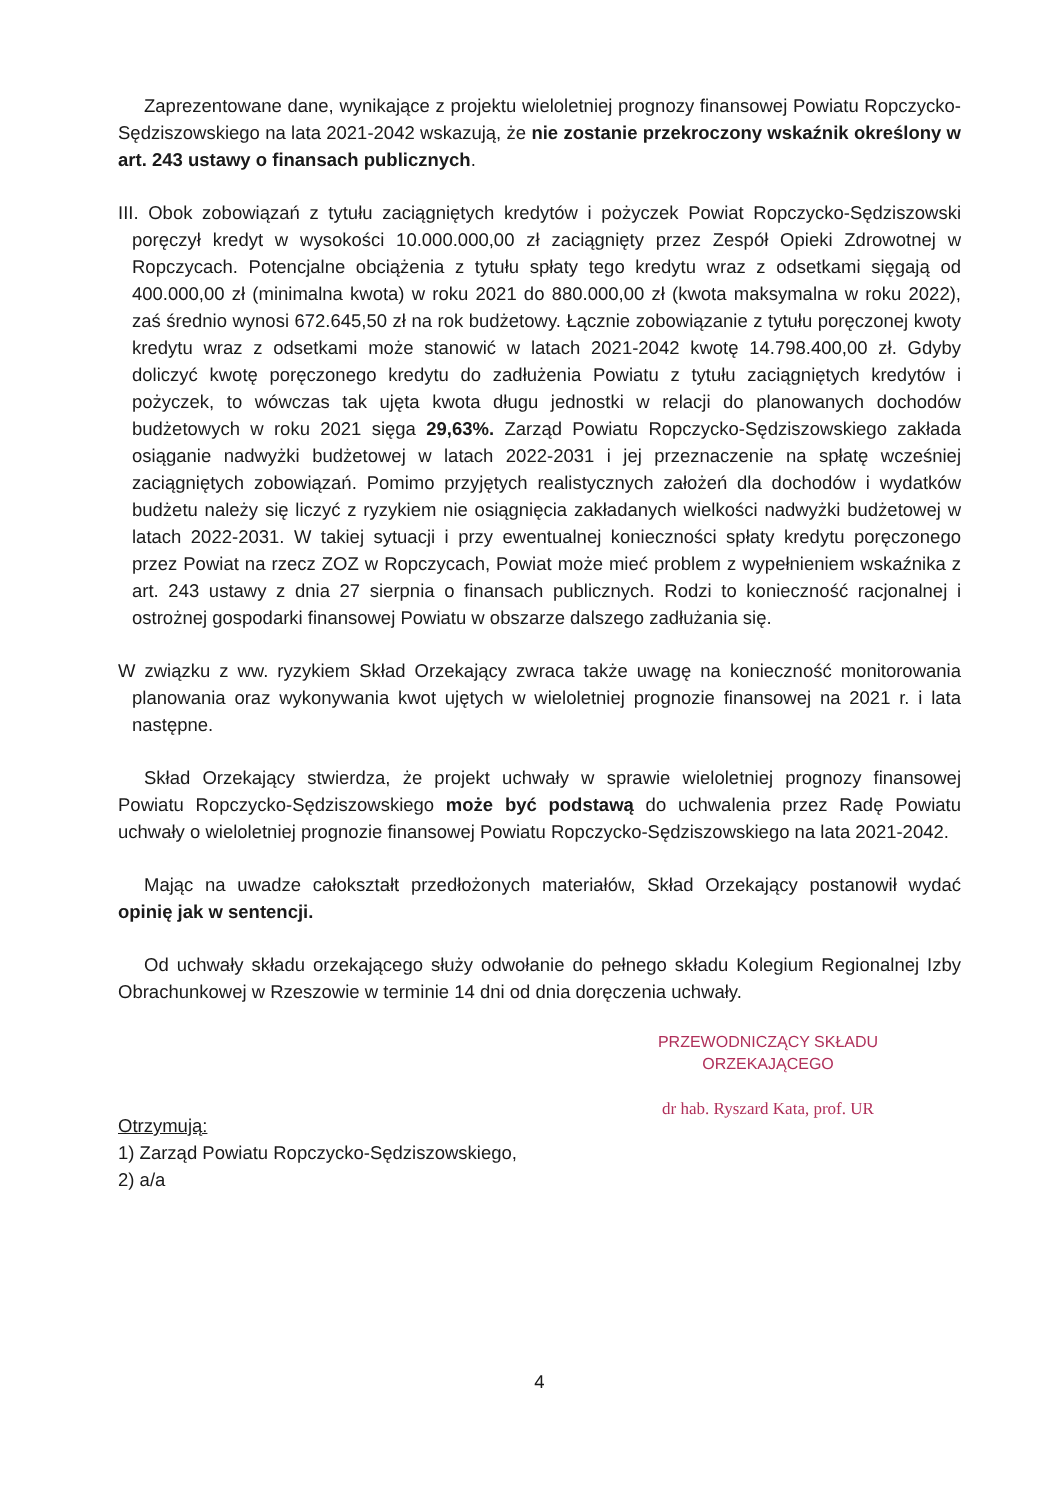Zaprezentowane dane, wynikające z projektu wieloletniej prognozy finansowej Powiatu Ropczycko-Sędziszowskiego na lata 2021-2042 wskazują, że nie zostanie przekroczony wskaźnik określony w art. 243 ustawy o finansach publicznych.
III. Obok zobowiązań z tytułu zaciągniętych kredytów i pożyczek Powiat Ropczycko-Sędziszowski poręczył kredyt w wysokości 10.000.000,00 zł zaciągnięty przez Zespół Opieki Zdrowotnej w Ropczycach. Potencjalne obciążenia z tytułu spłaty tego kredytu wraz z odsetkami sięgają od 400.000,00 zł (minimalna kwota) w roku 2021 do 880.000,00 zł (kwota maksymalna w roku 2022), zaś średnio wynosi 672.645,50 zł na rok budżetowy. Łącznie zobowiązanie z tytułu poręczonej kwoty kredytu wraz z odsetkami może stanowić w latach 2021-2042 kwotę 14.798.400,00 zł. Gdyby doliczyć kwotę poręczonego kredytu do zadłużenia Powiatu z tytułu zaciągniętych kredytów i pożyczek, to wówczas tak ujęta kwota długu jednostki w relacji do planowanych dochodów budżetowych w roku 2021 sięga 29,63%. Zarząd Powiatu Ropczycko-Sędziszowskiego zakłada osiąganie nadwyżki budżetowej w latach 2022-2031 i jej przeznaczenie na spłatę wcześniej zaciągniętych zobowiązań. Pomimo przyjętych realistycznych założeń dla dochodów i wydatków budżetu należy się liczyć z ryzykiem nie osiągnięcia zakładanych wielkości nadwyżki budżetowej w latach 2022-2031. W takiej sytuacji i przy ewentualnej konieczności spłaty kredytu poręczonego przez Powiat na rzecz ZOZ w Ropczycach, Powiat może mieć problem z wypełnieniem wskaźnika z art. 243 ustawy z dnia 27 sierpnia o finansach publicznych. Rodzi to konieczność racjonalnej i ostrożnej gospodarki finansowej Powiatu w obszarze dalszego zadłużania się.
W związku z ww. ryzykiem Skład Orzekający zwraca także uwagę na konieczność monitorowania planowania oraz wykonywania kwot ujętych w wieloletniej prognozie finansowej na 2021 r. i lata następne.
Skład Orzekający stwierdza, że projekt uchwały w sprawie wieloletniej prognozy finansowej Powiatu Ropczycko-Sędziszowskiego może być podstawą do uchwalenia przez Radę Powiatu uchwały o wieloletniej prognozie finansowej Powiatu Ropczycko-Sędziszowskiego na lata 2021-2042.
Mając na uwadze całokształt przedłożonych materiałów, Skład Orzekający postanowił wydać opinię jak w sentencji.
Od uchwały składu orzekającego służy odwołanie do pełnego składu Kolegium Regionalnej Izby Obrachunkowej w Rzeszowie w terminie 14 dni od dnia doręczenia uchwały.
PRZEWODNICZĄCY SKŁADU
ORZEKAJĄCEGO
dr hab. Ryszard Kata, prof. UR
Otrzymują:
1) Zarząd Powiatu Ropczycko-Sędziszowskiego,
2) a/a
4